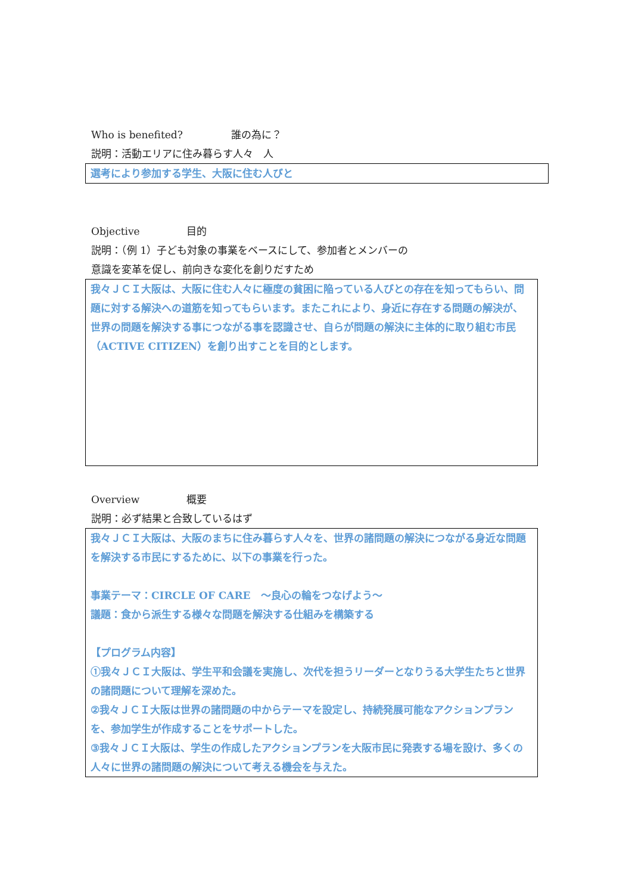Who is benefited? 誰の為に？
説明：活動エリアに住み暮らす人々　人
選考により参加する学生、大阪に住む人びと
Objective 目的
説明：（例 1）子ども対象の事業をベースにして、参加者とメンバーの
意識を変革を促し、前向きな変化を創りだすため
我々ＪＣＩ大阪は、大阪に住む人々に極度の貧困に陥っている人びとの存在を知ってもらい、問題に対する解決への道筋を知ってもらいます。またこれにより、身近に存在する問題の解決が、世界の問題を解決する事につながる事を認識させ、自らが問題の解決に主体的に取り組む市民（ACTIVE CITIZEN）を創り出すことを目的とします。
Overview 概要
説明：必ず結果と合致しているはず
我々ＪＣＩ大阪は、大阪のまちに住み暮らす人々を、世界の諸問題の解決につながる身近な問題を解決する市民にするために、以下の事業を行った。
事業テーマ：CIRCLE OF CARE　～良心の輪をつなげよう～
議題：食から派生する様々な問題を解決する仕組みを構築する
【プログラム内容】
①我々ＪＣＩ大阪は、学生平和会議を実施し、次代を担うリーダーとなりうる大学生たちと世界の諸問題について理解を深めた。
②我々ＪＣＩ大阪は世界の諸問題の中からテーマを設定し、持続発展可能なアクションプランを、参加学生が作成することをサポートした。
③我々ＪＣＩ大阪は、学生の作成したアクションプランを大阪市民に発表する場を設け、多くの人々に世界の諸問題の解決について考える機会を与えた。